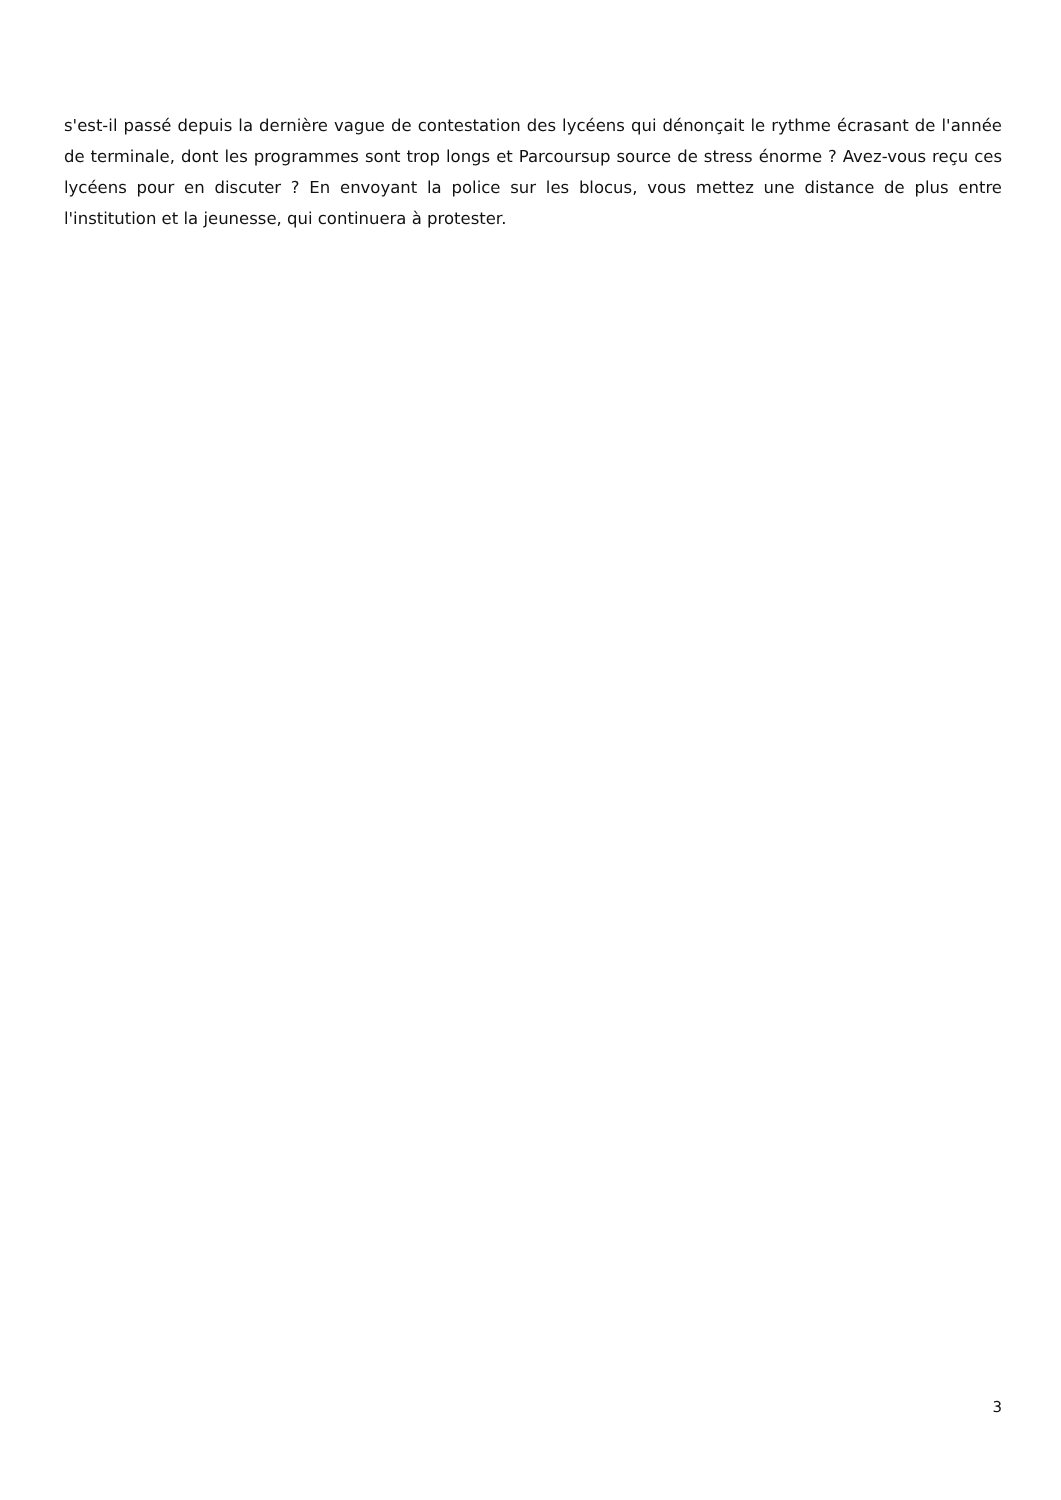s'est-il passé depuis la dernière vague de contestation des lycéens qui dénonçait le rythme écrasant de l'année de terminale, dont les programmes sont trop longs et Parcoursup source de stress énorme ? Avez-vous reçu ces lycéens pour en discuter ? En envoyant la police sur les blocus, vous mettez une distance de plus entre l'institution et la jeunesse, qui continuera à protester.
3